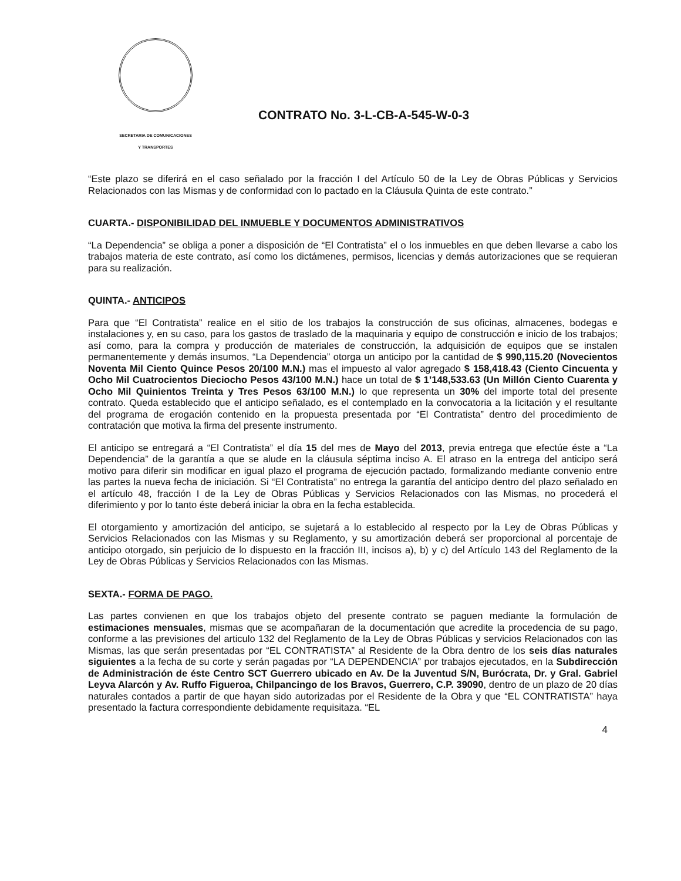SECRETARIA DE COMUNICACIONES
Y TRANSPORTES
CONTRATO No. 3-L-CB-A-545-W-0-3
“Este plazo se diferirá en el caso señalado por la fracción I del Artículo 50 de la Ley de Obras Públicas y Servicios Relacionados con las Mismas y de conformidad con lo pactado en la Cláusula Quinta de este contrato.”
CUARTA.- DISPONIBILIDAD DEL INMUEBLE Y DOCUMENTOS ADMINISTRATIVOS
“La Dependencia” se obliga a poner a disposición de “El Contratista” el o los inmuebles en que deben llevarse a cabo los trabajos materia de este contrato, así como los dictámenes, permisos, licencias y demás autorizaciones que se requieran para su realización.
QUINTA.- ANTICIPOS
Para que “El Contratista” realice en el sitio de los trabajos la construcción de sus oficinas, almacenes, bodegas e instalaciones y, en su caso, para los gastos de traslado de la maquinaria y equipo de construcción e inicio de los trabajos; así como, para la compra y producción de materiales de construcción, la adquisición de equipos que se instalen permanentemente y demás insumos, “La Dependencia” otorga un anticipo por la cantidad de $ 990,115.20 (Novecientos Noventa Mil Ciento Quince Pesos 20/100 M.N.) mas el impuesto al valor agregado $ 158,418.43 (Ciento Cincuenta y Ocho Mil Cuatrocientos Dieciocho Pesos 43/100 M.N.) hace un total de $ 1’148,533.63 (Un Millón Ciento Cuarenta y Ocho Mil Quinientos Treinta y Tres Pesos 63/100 M.N.) lo que representa un 30% del importe total del presente contrato. Queda establecido que el anticipo señalado, es el contemplado en la convocatoria a la licitación y el resultante del programa de erogación contenido en la propuesta presentada por “El Contratista” dentro del procedimiento de contratación que motiva la firma del presente instrumento.
El anticipo se entregará a “El Contratista” el día 15 del mes de Mayo del 2013, previa entrega que efectúe éste a “La Dependencia” de la garantía a que se alude en la cláusula séptima inciso A. El atraso en la entrega del anticipo será motivo para diferir sin modificar en igual plazo el programa de ejecución pactado, formalizando mediante convenio entre las partes la nueva fecha de iniciación. Si “El Contratista” no entrega la garantía del anticipo dentro del plazo señalado en el artículo 48, fracción I de la Ley de Obras Públicas y Servicios Relacionados con las Mismas, no procederá el diferimiento y por lo tanto éste deberá iniciar la obra en la fecha establecida.
El otorgamiento y amortización del anticipo, se sujetará a lo establecido al respecto por la Ley de Obras Públicas y Servicios Relacionados con las Mismas y su Reglamento, y su amortización deberá ser proporcional al porcentaje de anticipo otorgado, sin perjuicio de lo dispuesto en la fracción III, incisos a), b) y c) del Artículo 143 del Reglamento de la Ley de Obras Públicas y Servicios Relacionados con las Mismas.
SEXTA.- FORMA DE PAGO.
Las partes convienen en que los trabajos objeto del presente contrato se paguen mediante la formulación de estimaciones mensuales, mismas que se acompañaran de la documentación que acredite la procedencia de su pago, conforme a las previsiones del articulo 132 del Reglamento de la Ley de Obras Públicas y servicios Relacionados con las Mismas, las que serán presentadas por “EL CONTRATISTA” al Residente de la Obra dentro de los seis días naturales siguientes a la fecha de su corte y serán pagadas por “LA DEPENDENCIA” por trabajos ejecutados, en la Subdirección de Administración de éste Centro SCT Guerrero ubicado en Av. De la Juventud S/N, Burócrata, Dr. y Gral. Gabriel Leyva Alarcón y Av. Ruffo Figueroa, Chilpancingo de los Bravos, Guerrero, C.P. 39090, dentro de un plazo de 20 días naturales contados a partir de que hayan sido autorizadas por el Residente de la Obra y que “EL CONTRATISTA” haya presentado la factura correspondiente debidamente requisitaza. “EL
4